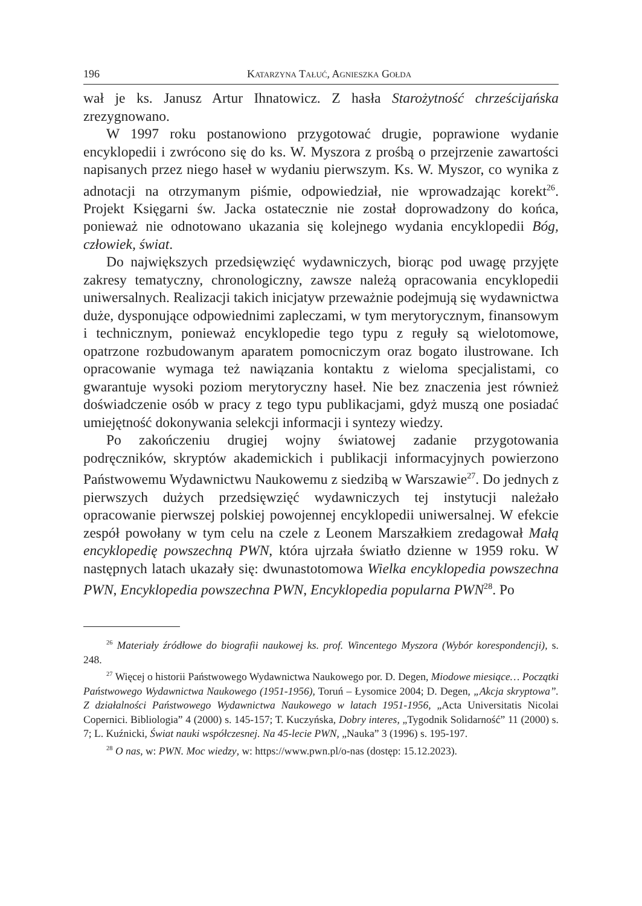196 Katarzyna Tałuć, Agnieszka Gołda
wał je ks. Janusz Artur Ihnatowicz. Z hasła Starożytność chrześcijańska zrezygnowano.
W 1997 roku postanowiono przygotować drugie, poprawione wydanie encyklopedii i zwrócono się do ks. W. Myszora z prośbą o przejrzenie zawartości napisanych przez niego haseł w wydaniu pierwszym. Ks. W. Myszor, co wynika z adnotacji na otrzymanym piśmie, odpowiedział, nie wprowadzając korekt<sup>26</sup>. Projekt Księgarni św. Jacka ostatecznie nie został doprowadzony do końca, ponieważ nie odnotowano ukazania się kolejnego wydania encyklopedii Bóg, człowiek, świat.
Do największych przedsięwzięć wydawniczych, biorąc pod uwagę przyjęte zakresy tematyczny, chronologiczny, zawsze należą opracowania encyklopedii uniwersalnych. Realizacji takich inicjatyw przeważnie podejmują się wydawnictwa duże, dysponujące odpowiednimi zapleczami, w tym merytorycznym, finansowym i technicznym, ponieważ encyklopedie tego typu z reguły są wielotomowe, opatrzone rozbudowanym aparatem pomocniczym oraz bogato ilustrowane. Ich opracowanie wymaga też nawiązania kontaktu z wieloma specjalistami, co gwarantuje wysoki poziom merytoryczny haseł. Nie bez znaczenia jest również doświadczenie osób w pracy z tego typu publikacjami, gdyż muszą one posiadać umiejętność dokonywania selekcji informacji i syntezy wiedzy.
Po zakończeniu drugiej wojny światowej zadanie przygotowania podręczników, skryptów akademickich i publikacji informacyjnych powierzono Państwowemu Wydawnictwu Naukowemu z siedzibą w Warszawie<sup>27</sup>. Do jednych z pierwszych dużych przedsięwzięć wydawniczych tej instytucji należało opracowanie pierwszej polskiej powojennej encyklopedii uniwersalnej. W efekcie zespół powołany w tym celu na czele z Leonem Marszałkiem zredagował Małą encyklopedię powszechną PWN, która ujrzała światło dzienne w 1959 roku. W następnych latach ukazały się: dwunastotomowa Wielka encyklopedia powszechna PWN, Encyklopedia powszechna PWN, Encyklopedia popularna PWN<sup>28</sup>. Po
<sup>26</sup> Materiały źródłowe do biografii naukowej ks. prof. Wincentego Myszora (Wybór korespondencji), s. 248.
<sup>27</sup> Więcej o historii Państwowego Wydawnictwa Naukowego por. D. Degen, Miodowe miesiące… Początki Państwowego Wydawnictwa Naukowego (1951-1956), Toruń – Łysomice 2004; D. Degen, „Akcja skryptowa”. Z działalności Państwowego Wydawnictwa Naukowego w latach 1951-1956, „Acta Universitatis Nicolai Copernici. Bibliologia” 4 (2000) s. 145-157; T. Kuczyńska, Dobry interes, „Tygodnik Solidarność” 11 (2000) s. 7; L. Kuźnicki, Świat nauki współczesnej. Na 45-lecie PWN, „Nauka” 3 (1996) s. 195-197.
<sup>28</sup> O nas, w: PWN. Moc wiedzy, w: https://www.pwn.pl/o-nas (dostęp: 15.12.2023).